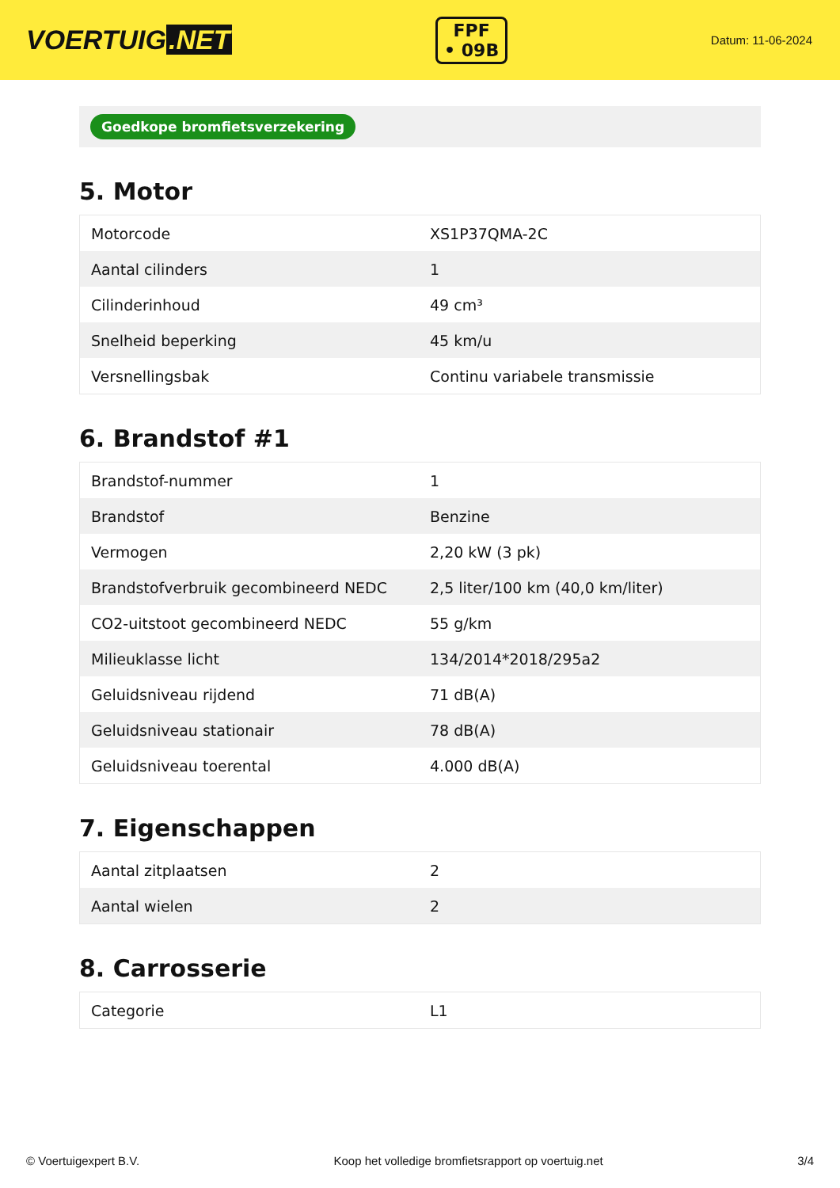VOERTUIG.NET
FPF
• 09B
Datum: 11-06-2024
Goedkope bromfietsverzekering
5. Motor
| Motorcode | XS1P37QMA-2C |
| Aantal cilinders | 1 |
| Cilinderinhoud | 49 cm³ |
| Snelheid beperking | 45 km/u |
| Versnellingsbak | Continu variabele transmissie |
6. Brandstof #1
| Brandstof-nummer | 1 |
| Brandstof | Benzine |
| Vermogen | 2,20 kW (3 pk) |
| Brandstofverbruik gecombineerd NEDC | 2,5 liter/100 km (40,0 km/liter) |
| CO2-uitstoot gecombineerd NEDC | 55 g/km |
| Milieuklasse licht | 134/2014*2018/295a2 |
| Geluidsniveau rijdend | 71 dB(A) |
| Geluidsniveau stationair | 78 dB(A) |
| Geluidsniveau toerental | 4.000 dB(A) |
7. Eigenschappen
| Aantal zitplaatsen | 2 |
| Aantal wielen | 2 |
8. Carrosserie
| Categorie | L1 |
© Voertuigexpert B.V. Koop het volledige bromfietsrapport op voertuig.net 3/4